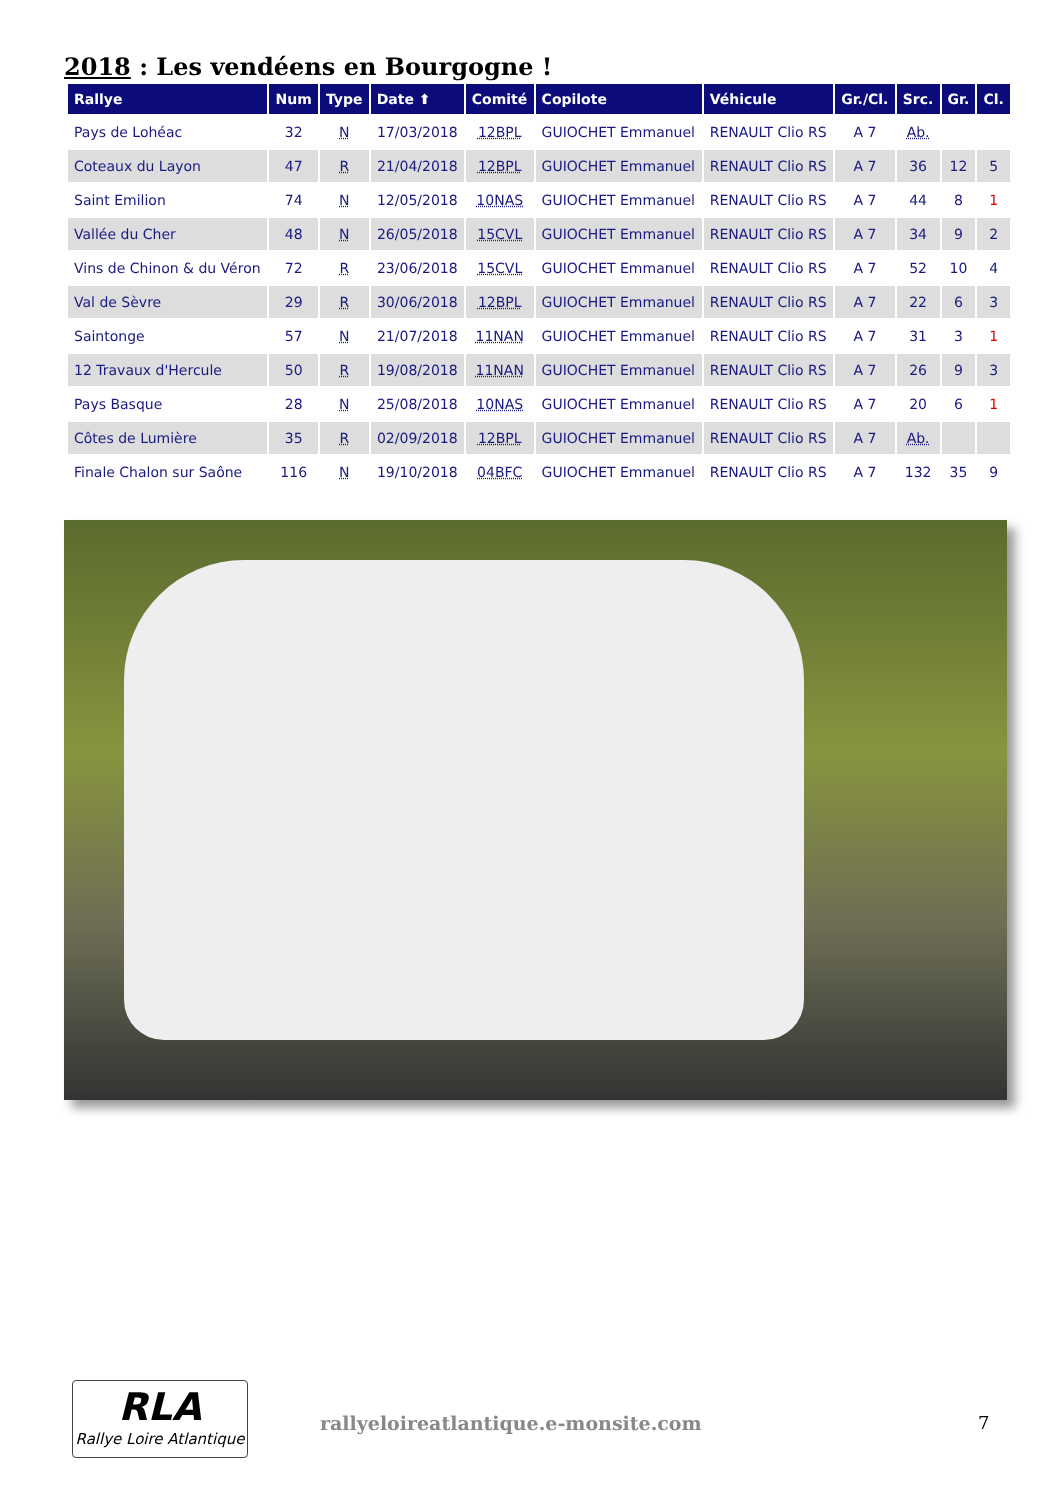2018 : Les vendéens en Bourgogne !
| Rallye | Num | Type | Date ⬆ | Comité | Copilote | Véhicule | Gr./Cl. | Src. | Gr. | Cl. |
| --- | --- | --- | --- | --- | --- | --- | --- | --- | --- | --- |
| Pays de Lohéac | 32 | N | 17/03/2018 | 12BPL | GUIOCHET Emmanuel | RENAULT Clio RS | A 7 | Ab. | | |
| Coteaux du Layon | 47 | R | 21/04/2018 | 12BPL | GUIOCHET Emmanuel | RENAULT Clio RS | A 7 | 36 | 12 | 5 |
| Saint Emilion | 74 | N | 12/05/2018 | 10NAS | GUIOCHET Emmanuel | RENAULT Clio RS | A 7 | 44 | 8 | 1 |
| Vallée du Cher | 48 | N | 26/05/2018 | 15CVL | GUIOCHET Emmanuel | RENAULT Clio RS | A 7 | 34 | 9 | 2 |
| Vins de Chinon & du Véron | 72 | R | 23/06/2018 | 15CVL | GUIOCHET Emmanuel | RENAULT Clio RS | A 7 | 52 | 10 | 4 |
| Val de Sèvre | 29 | R | 30/06/2018 | 12BPL | GUIOCHET Emmanuel | RENAULT Clio RS | A 7 | 22 | 6 | 3 |
| Saintonge | 57 | N | 21/07/2018 | 11NAN | GUIOCHET Emmanuel | RENAULT Clio RS | A 7 | 31 | 3 | 1 |
| 12 Travaux d'Hercule | 50 | R | 19/08/2018 | 11NAN | GUIOCHET Emmanuel | RENAULT Clio RS | A 7 | 26 | 9 | 3 |
| Pays Basque | 28 | N | 25/08/2018 | 10NAS | GUIOCHET Emmanuel | RENAULT Clio RS | A 7 | 20 | 6 | 1 |
| Côtes de Lumière | 35 | R | 02/09/2018 | 12BPL | GUIOCHET Emmanuel | RENAULT Clio RS | A 7 | Ab. | | |
| Finale Chalon sur Saône | 116 | N | 19/10/2018 | 04BFC | GUIOCHET Emmanuel | RENAULT Clio RS | A 7 | 132 | 35 | 9 |
RLA
Rallye Loire Atlantique
rallyeloireatlantique.e-monsite.com
7